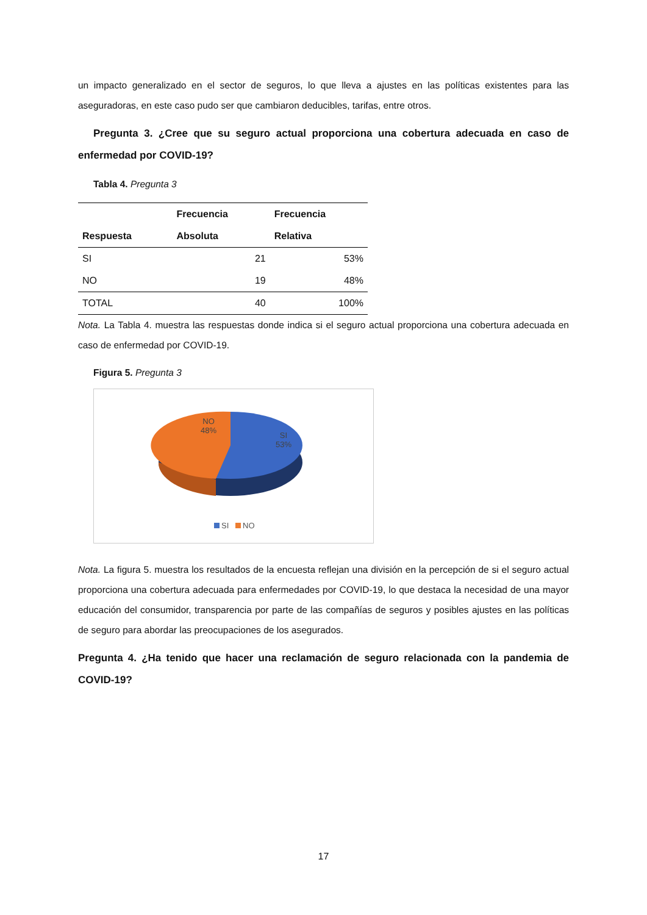un impacto generalizado en el sector de seguros, lo que lleva a ajustes en las políticas existentes para las aseguradoras, en este caso pudo ser que cambiaron deducibles, tarifas, entre otros.
Pregunta 3. ¿Cree que su seguro actual proporciona una cobertura adecuada en caso de enfermedad por COVID-19?
Tabla 4. Pregunta 3
| | Frecuencia | Frecuencia |
| --- | --- | --- |
| Respuesta | Absoluta | Relativa |
| SI | 21 | 53% |
| NO | 19 | 48% |
| TOTAL | 40 | 100% |
Nota. La Tabla 4. muestra las respuestas donde indica si el seguro actual proporciona una cobertura adecuada en caso de enfermedad por COVID-19.
Figura 5. Pregunta 3
NO
48%
SI
53%
SI NO
Nota. La figura 5. muestra los resultados de la encuesta reflejan una división en la percepción de si el seguro actual proporciona una cobertura adecuada para enfermedades por COVID-19, lo que destaca la necesidad de una mayor educación del consumidor, transparencia por parte de las compañías de seguros y posibles ajustes en las políticas de seguro para abordar las preocupaciones de los asegurados.
Pregunta 4. ¿Ha tenido que hacer una reclamación de seguro relacionada con la pandemia de COVID-19?
17